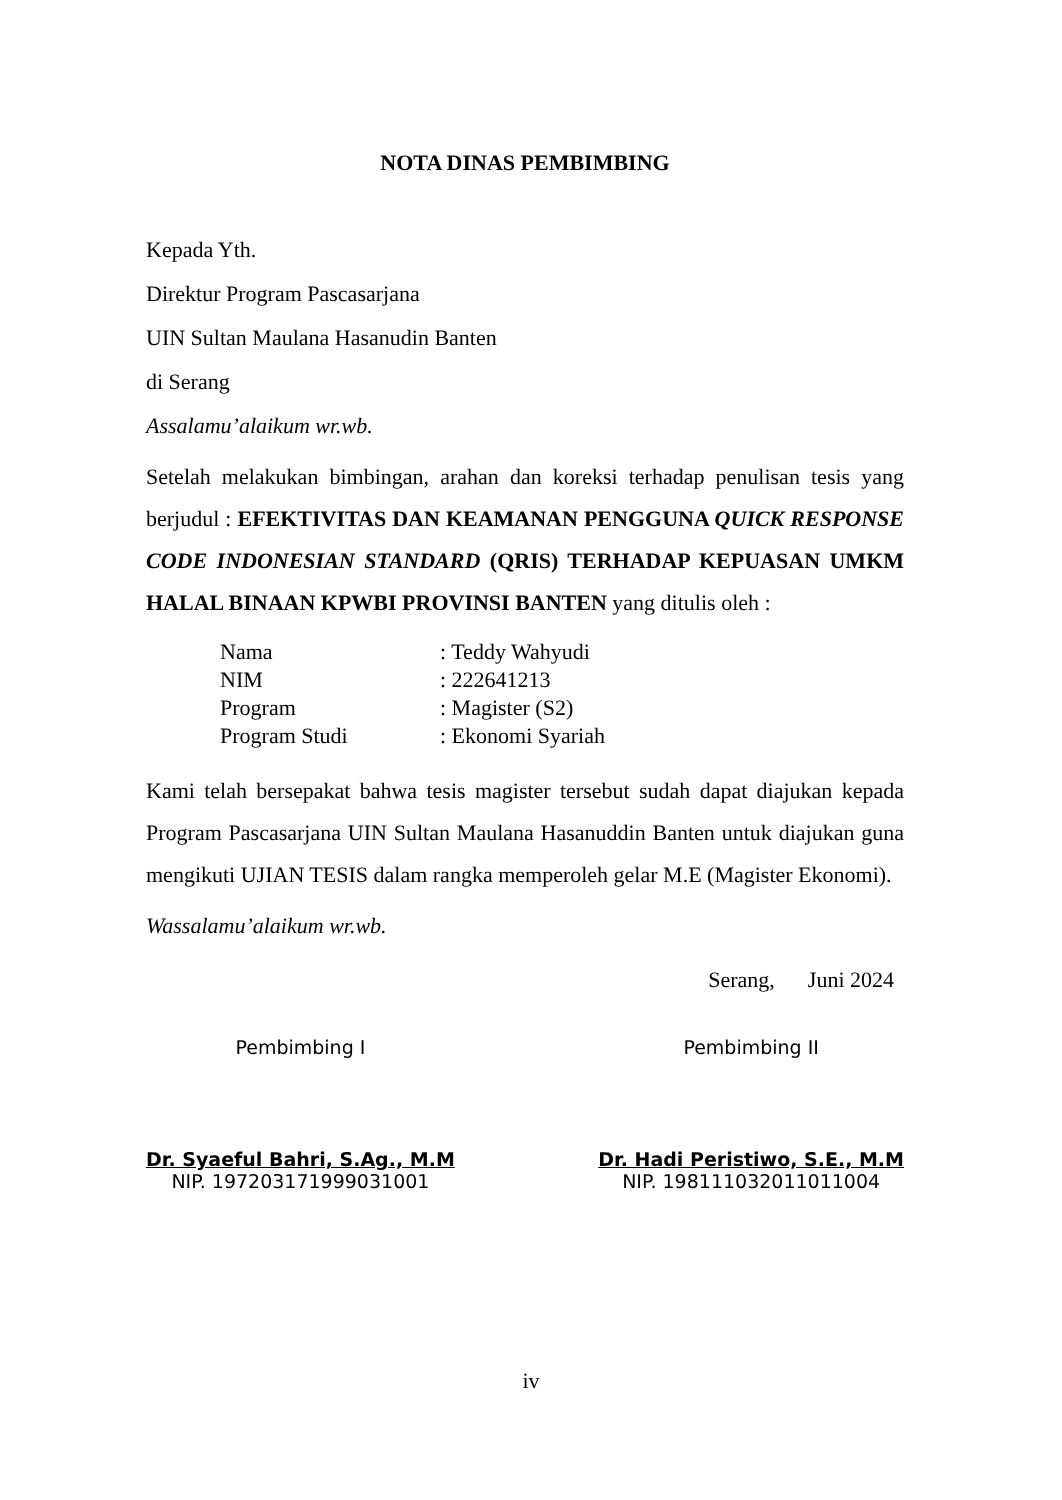NOTA DINAS PEMBIMBING
Kepada Yth.
Direktur Program Pascasarjana
UIN Sultan Maulana Hasanudin Banten
di Serang
Assalamu’alaikum wr.wb.
Setelah melakukan bimbingan, arahan dan koreksi terhadap penulisan tesis yang berjudul : EFEKTIVITAS DAN KEAMANAN PENGGUNA QUICK RESPONSE CODE INDONESIAN STANDARD (QRIS) TERHADAP KEPUASAN UMKM HALAL BINAAN KPWBI PROVINSI BANTEN yang ditulis oleh :
| Nama | : Teddy Wahyudi |
| NIM | : 222641213 |
| Program | : Magister (S2) |
| Program Studi | : Ekonomi Syariah |
Kami telah bersepakat bahwa tesis magister tersebut sudah dapat diajukan kepada Program Pascasarjana UIN Sultan Maulana Hasanuddin Banten untuk diajukan guna mengikuti UJIAN TESIS dalam rangka memperoleh gelar M.E (Magister Ekonomi).
Wassalamu’alaikum wr.wb.
Serang, Juni 2024
Pembimbing I
Dr. Syaeful Bahri, S.Ag., M.M
NIP. 197203171999031001
Pembimbing II
Dr. Hadi Peristiwo, S.E., M.M
NIP. 198111032011011004
iv